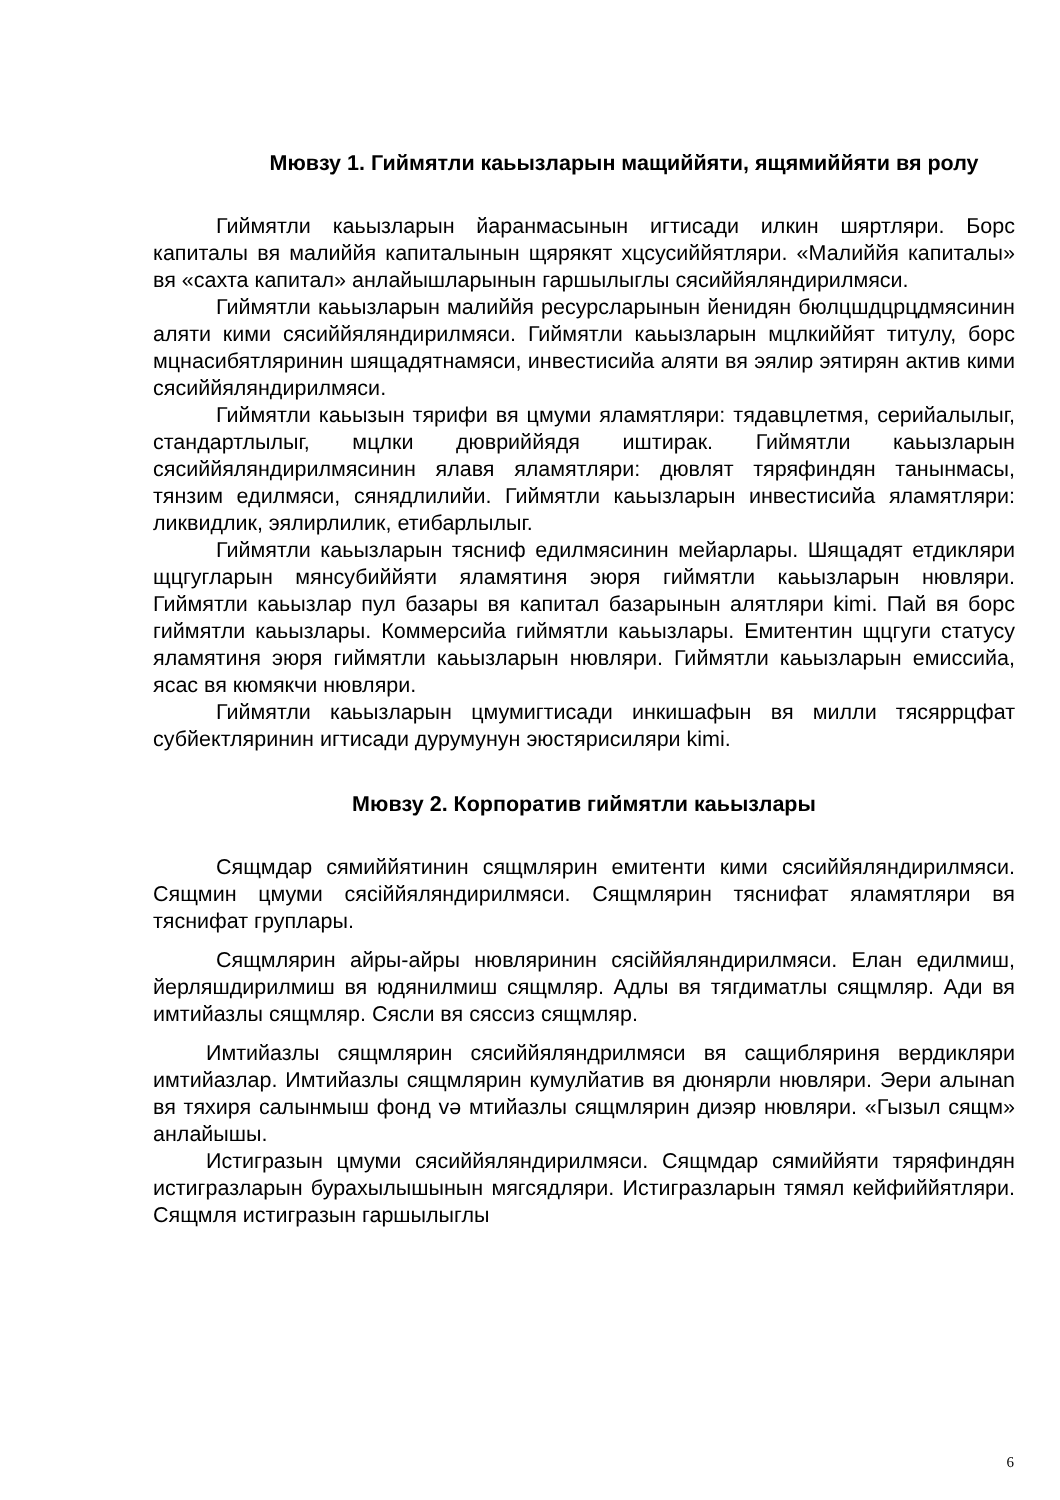Мювзу 1. Гиймятли каьызларын мащиййяти, ящямиййяти вя ролу
Гиймятли каьызларын йаранмасынын игтисади илкин шяртляри. Борс капиталы вя малиййя капиталынын щярякят хцсусиййятляри. «Малиййя капиталы» вя «сахта капитал» анлайышларынын гаршылыглы сясиййяляндирилмяси.
Гиймятли каьызларын малиййя ресурсларынын йенидян бюлцшдцрцдмясинин аляти кими сясиййяляндирилмяси. Гиймятли каьызларын мцлкиййят титулу, борс мцнасибятляринин шящадятнамяси, инвестисийа аляти вя эялир эятирян актив кими сясиййяляндирилмяси.
Гиймятли каьызын тярифи вя цмуми яламятляри: тядавцлетмя, серийалылыг, стандартлылыг, мцлки дювриййядя иштирак. Гиймятли каьызларын сясиййяляндирилмясинин ялавя яламятляри: дювлят тяряфиндян танынмасы, тянзим едилмяси, сянядлилийи. Гиймятли каьызларын инвестисийа яламятляри: ликвидлик, эялирлилик, етибарлылыг.
Гиймятли каьызларын тясниф едилмясинин мейарлары. Шящадят етдикляри щцгугларын мянсубиййяти яламятиня эюря гиймятли каьызларын нювляри. Гиймятли каьызлар пул базары вя капитал базарынын алятляри kimi. Пай вя борс гиймятли каьызлары. Коммерсийа гиймятли каьызлары. Емитентин щцгуги статусу яламятиня эюря гиймятли каьызларын нювляри. Гиймятли каьызларын емиссийа, ясас вя кюмякчи нювляри.
Гиймятли каьызларын цмумигтисади инкишафын вя милли тясяррцфат субйектляринин игтисади дурумунун эюстярисиляри kimi.
Мювзу 2. Корпоратив гиймятли каьызлары
Сящмдар сямиййятинин сящмлярин емитенти кими сясиййяляндирилмяси. Сящмин цмуми сясiййяляндирилмяси. Сящмлярин тяснифат яламятляри вя тяснифат груплары.
Сящмлярин айры-айры нювляринин сясiййяляндирилмяси. Елан едилмиш, йерляшдирилмиш вя юдянилмиш сящмляр. Адлы вя тягдиматлы сящмляр. Ади вя имтийазлы сящмляр. Сясли вя сяссиз сящмляр.
Имтийазлы сящмлярин сясиййяляндрилмяси вя сащибляриня вердикляри имтийазлар. Имтийазлы сящмлярин кумулйатив вя дюнярли нювляри. Эери алынan вя тяхиря салынмыш фонд vә мтийазлы сящмлярин диэяр нювляри. «Гызыл сящм» анлайышы.
Истигразын цмуми сясиййяляндирилмяси. Сящмдар сямиййяти тяряфиндян истигразларын бурахылышынын мягсядляри. Истигразларын тямял кейфиййятляри. Сящмля истигразын гаршылыглы
6